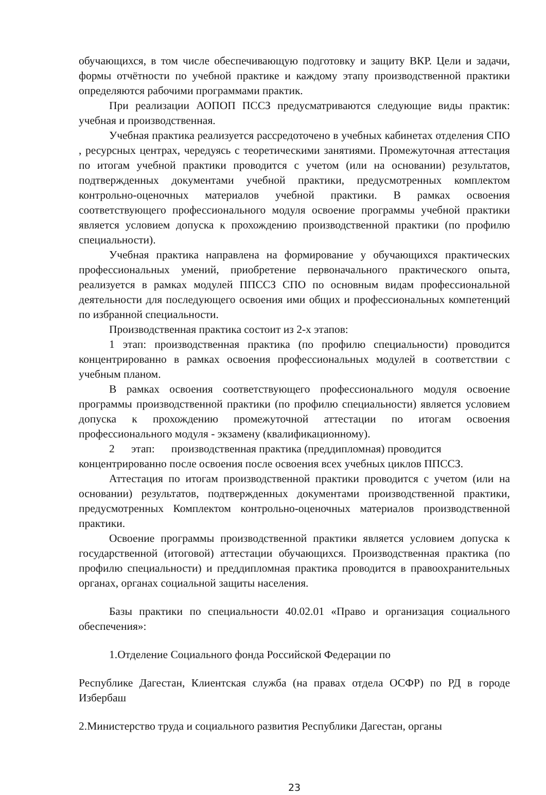обучающихся, в том числе обеспечивающую подготовку и защиту ВКР. Цели и задачи, формы отчётности по учебной практике и каждому этапу производственной практики определяются рабочими программами практик.
При реализации АОПОП ПССЗ предусматриваются следующие виды практик: учебная и производственная.
Учебная практика реализуется рассредоточено в учебных кабинетах отделения СПО , ресурсных центрах, чередуясь с теоретическими занятиями. Промежуточная аттестация по итогам учебной практики проводится с учетом (или на основании) результатов, подтвержденных документами учебной практики, предусмотренных комплектом контрольно-оценочных материалов учебной практики. В рамках освоения соответствующего профессионального модуля освоение программы учебной практики является условием допуска к прохождению производственной практики (по профилю специальности).
Учебная практика направлена на формирование у обучающихся практических профессиональных умений, приобретение первоначального практического опыта, реализуется в рамках модулей ППССЗ СПО по основным видам профессиональной деятельности для последующего освоения ими общих и профессиональных компетенций по избранной специальности.
Производственная практика состоит из 2-х этапов:
1 этап: производственная практика (по профилю специальности) проводится концентрированно в рамках освоения профессиональных модулей в соответствии с учебным планом.
В рамках освоения соответствующего профессионального модуля освоение программы производственной практики (по профилю специальности) является условием допуска к прохождению промежуточной аттестации по итогам освоения профессионального модуля - экзамену (квалификационному).
2 этап: производственная практика (преддипломная) проводится концентрированно после освоения после освоения всех учебных циклов ППССЗ.
Аттестация по итогам производственной практики проводится с учетом (или на основании) результатов, подтвержденных документами производственной практики, предусмотренных Комплектом контрольно-оценочных материалов производственной практики.
Освоение программы производственной практики является условием допуска к государственной (итоговой) аттестации обучающихся. Производственная практика (по профилю специальности) и преддипломная практика проводится в правоохранительных органах, органах социальной защиты населения.
Базы практики по специальности 40.02.01 «Право и организация социального обеспечения»:
1.Отделение Социального фонда Российской Федерации по
Республике Дагестан, Клиентская служба (на правах отдела ОСФР) по РД в городе Избербаш
2.Министерство труда и социального развития Республики Дагестан, органы
23